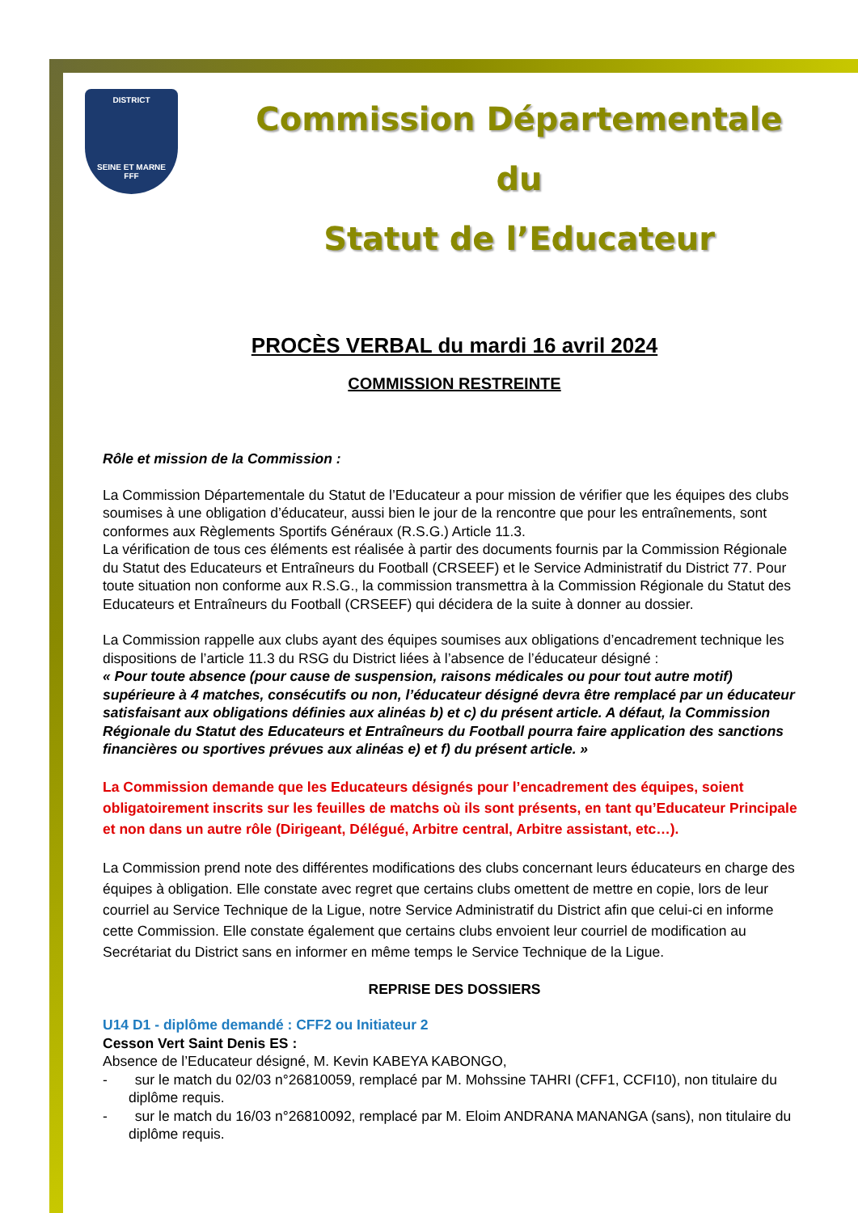DISTRICT
SEINE ET MARNE
FFF
Commission Départementale du
Statut de l’Educateur
PROCÈS VERBAL du mardi 16 avril 2024
COMMISSION RESTREINTE
Rôle et mission de la Commission :
La Commission Départementale du Statut de l’Educateur a pour mission de vérifier que les équipes des clubs soumises à une obligation d’éducateur, aussi bien le jour de la rencontre que pour les entraînements, sont conformes aux Règlements Sportifs Généraux (R.S.G.) Article 11.3.
La vérification de tous ces éléments est réalisée à partir des documents fournis par la Commission Régionale du Statut des Educateurs et Entraîneurs du Football (CRSEEF) et le Service Administratif du District 77. Pour toute situation non conforme aux R.S.G., la commission transmettra à la Commission Régionale du Statut des Educateurs et Entraîneurs du Football (CRSEEF) qui décidera de la suite à donner au dossier.
La Commission rappelle aux clubs ayant des équipes soumises aux obligations d’encadrement technique les dispositions de l’article 11.3 du RSG du District liées à l’absence de l’éducateur désigné :
« Pour toute absence (pour cause de suspension, raisons médicales ou pour tout autre motif) supérieure à 4 matches, consécutifs ou non, l’éducateur désigné devra être remplacé par un éducateur satisfaisant aux obligations définies aux alinéas b) et c) du présent article. A défaut, la Commission Régionale du Statut des Educateurs et Entraîneurs du Football pourra faire application des sanctions financières ou sportives prévues aux alinéas e) et f) du présent article. »
La Commission demande que les Educateurs désignés pour l’encadrement des équipes, soient obligatoirement inscrits sur les feuilles de matchs où ils sont présents, en tant qu’Educateur Principale et non dans un autre rôle (Dirigeant, Délégué, Arbitre central, Arbitre assistant, etc…).
La Commission prend note des différentes modifications des clubs concernant leurs éducateurs en charge des équipes à obligation. Elle constate avec regret que certains clubs omettent de mettre en copie, lors de leur courriel au Service Technique de la Ligue, notre Service Administratif du District afin que celui-ci en informe cette Commission. Elle constate également que certains clubs envoient leur courriel de modification au Secrétariat du District sans en informer en même temps le Service Technique de la Ligue.
REPRISE DES DOSSIERS
U14 D1 - diplôme demandé : CFF2 ou Initiateur 2
Cesson Vert Saint Denis ES :
Absence de l’Educateur désigné, M. Kevin KABEYA KABONGO,
- sur le match du 02/03 n°26810059, remplacé par M. Mohssine TAHRI (CFF1, CCFI10), non titulaire du diplôme requis.
- sur le match du 16/03 n°26810092, remplacé par M. Eloim ANDRANA MANANGA (sans), non titulaire du diplôme requis.